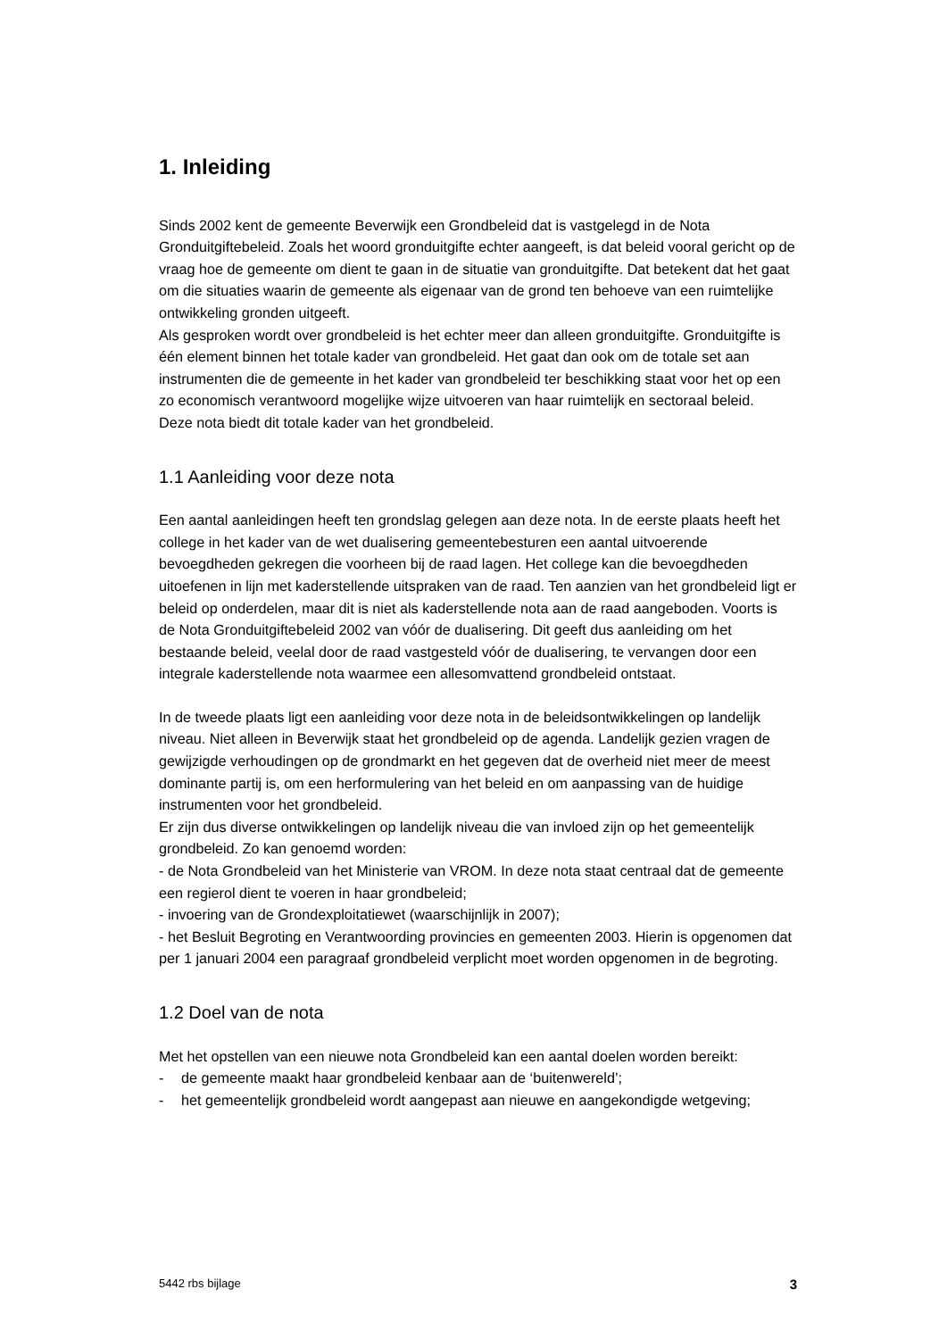1. Inleiding
Sinds 2002 kent de gemeente Beverwijk een Grondbeleid dat is vastgelegd in de Nota Gronduitgiftebeleid. Zoals het woord gronduitgifte echter aangeeft, is dat beleid vooral gericht op de vraag hoe de gemeente om dient te gaan in de situatie van gronduitgifte. Dat betekent dat het gaat om die situaties waarin de gemeente als eigenaar van de grond ten behoeve van een ruimtelijke ontwikkeling gronden uitgeeft.
Als gesproken wordt over grondbeleid is het echter meer dan alleen gronduitgifte. Gronduitgifte is één element binnen het totale kader van grondbeleid. Het gaat dan ook om de totale set aan instrumenten die de gemeente in het kader van grondbeleid ter beschikking staat voor het op een zo economisch verantwoord mogelijke wijze uitvoeren van haar ruimtelijk en sectoraal beleid.
Deze nota biedt dit totale kader van het grondbeleid.
1.1 Aanleiding voor deze nota
Een aantal aanleidingen heeft ten grondslag gelegen aan deze nota. In de eerste plaats heeft het college in het kader van de wet dualisering gemeentebesturen een aantal uitvoerende bevoegdheden gekregen die voorheen bij de raad lagen. Het college kan die bevoegdheden uitoefenen in lijn met kaderstellende uitspraken van de raad. Ten aanzien van het grondbeleid ligt er beleid op onderdelen, maar dit is niet als kaderstellende nota aan de raad aangeboden. Voorts is de Nota Gronduitgiftebeleid 2002 van vóór de dualisering. Dit geeft dus aanleiding om het bestaande beleid, veelal door de raad vastgesteld vóór de dualisering, te vervangen door een integrale kaderstellende nota waarmee een allesomvattend grondbeleid ontstaat.
In de tweede plaats ligt een aanleiding voor deze nota in de beleidsontwikkelingen op landelijk niveau. Niet alleen in Beverwijk staat het grondbeleid op de agenda. Landelijk gezien vragen de gewijzigde verhoudingen op de grondmarkt en het gegeven dat de overheid niet meer de meest dominante partij is, om een herformulering van het beleid en om aanpassing van de huidige instrumenten voor het grondbeleid.
Er zijn dus diverse ontwikkelingen op landelijk niveau die van invloed zijn op het gemeentelijk grondbeleid. Zo kan genoemd worden:
- de Nota Grondbeleid van het Ministerie van VROM. In deze nota staat centraal dat de gemeente een regierol dient te voeren in haar grondbeleid;
- invoering van de Grondexploitatiewet (waarschijnlijk in 2007);
- het Besluit Begroting en Verantwoording provincies en gemeenten 2003. Hierin is opgenomen dat per 1 januari 2004 een paragraaf grondbeleid verplicht moet worden opgenomen in de begroting.
1.2 Doel van de nota
Met het opstellen van een nieuwe nota Grondbeleid kan een aantal doelen worden bereikt:
- de gemeente maakt haar grondbeleid kenbaar aan de ‘buitenwereld’;
- het gemeentelijk grondbeleid wordt aangepast aan nieuwe en aangekondigde wetgeving;
5442 rbs bijlage 3